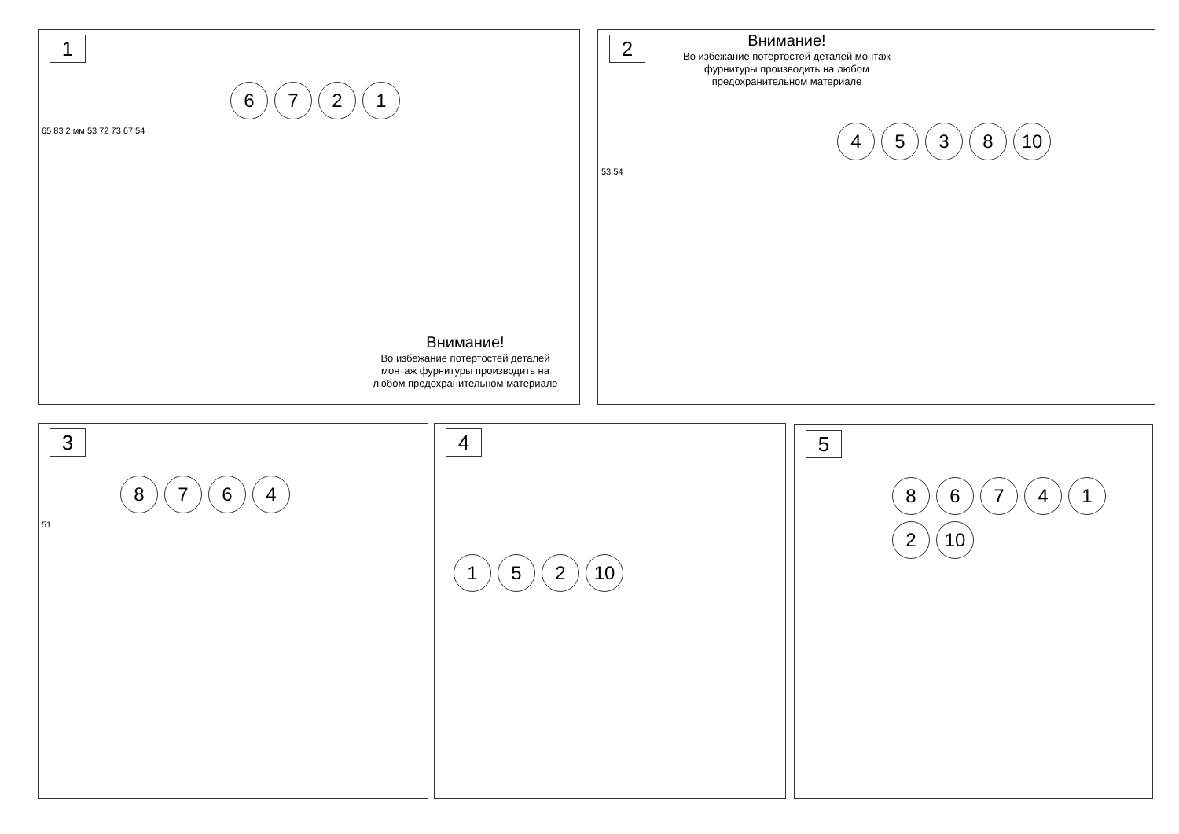1
6721
65 83 2 мм 53 72 73 67 54
Внимание!
Во избежание потертостей деталей монтаж фурнитуры производить на любом предохранительном материале
2
Внимание!
Во избежание потертостей деталей монтаж фурнитуры производить на любом предохранительном материале
4538 10
53 54
3
8764
51
4
1 5 2 10
5
867412 10